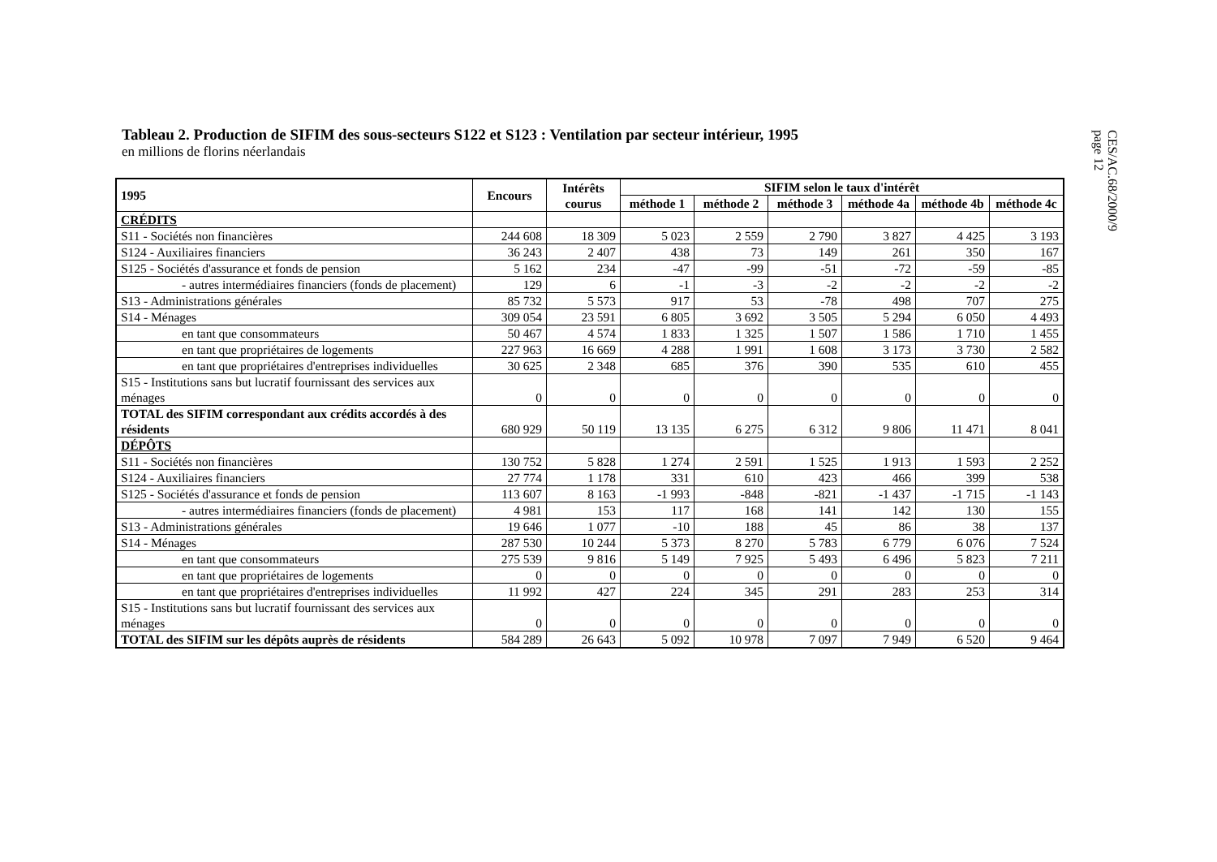CES/AC.68/2000/9
page 12
Tableau 2. Production de SIFIM des sous-secteurs S122 et S123 : Ventilation par secteur intérieur, 1995
en millions de florins néerlandais
| 1995 | Encours | Intérêts courus | SIFIM selon le taux d'intérêt | | | | | |
| --- | --- | --- | --- | --- | --- | --- | --- | --- |
| | | | méthode 1 | méthode 2 | méthode 3 | méthode 4a | méthode 4b | méthode 4c |
| CRÉDITS | | | | | | | | |
| S11 - Sociétés non financières | 244 608 | 18 309 | 5 023 | 2 559 | 2 790 | 3 827 | 4 425 | 3 193 |
| S124 - Auxiliaires financiers | 36 243 | 2 407 | 438 | 73 | 149 | 261 | 350 | 167 |
| S125 - Sociétés d'assurance et fonds de pension | 5 162 | 234 | -47 | -99 | -51 | -72 | -59 | -85 |
| - autres intermédiaires financiers (fonds de placement) | 129 | 6 | -1 | -3 | -2 | -2 | -2 | -2 |
| S13 - Administrations générales | 85 732 | 5 573 | 917 | 53 | -78 | 498 | 707 | 275 |
| S14 - Ménages | 309 054 | 23 591 | 6 805 | 3 692 | 3 505 | 5 294 | 6 050 | 4 493 |
| en tant que consommateurs | 50 467 | 4 574 | 1 833 | 1 325 | 1 507 | 1 586 | 1 710 | 1 455 |
| en tant que propriétaires de logements | 227 963 | 16 669 | 4 288 | 1 991 | 1 608 | 3 173 | 3 730 | 2 582 |
| en tant que propriétaires d'entreprises individuelles | 30 625 | 2 348 | 685 | 376 | 390 | 535 | 610 | 455 |
| S15 - Institutions sans but lucratif fournissant des services aux ménages | 0 | 0 | 0 | 0 | 0 | 0 | 0 | 0 |
| TOTAL des SIFIM correspondant aux crédits accordés à des résidents | 680 929 | 50 119 | 13 135 | 6 275 | 6 312 | 9 806 | 11 471 | 8 041 |
| DÉPÔTS | | | | | | | | |
| S11 - Sociétés non financières | 130 752 | 5 828 | 1 274 | 2 591 | 1 525 | 1 913 | 1 593 | 2 252 |
| S124 - Auxiliaires financiers | 27 774 | 1 178 | 331 | 610 | 423 | 466 | 399 | 538 |
| S125 - Sociétés d'assurance et fonds de pension | 113 607 | 8 163 | -1 993 | -848 | -821 | -1 437 | -1 715 | -1 143 |
| - autres intermédiaires financiers (fonds de placement) | 4 981 | 153 | 117 | 168 | 141 | 142 | 130 | 155 |
| S13 - Administrations générales | 19 646 | 1 077 | -10 | 188 | 45 | 86 | 38 | 137 |
| S14 - Ménages | 287 530 | 10 244 | 5 373 | 8 270 | 5 783 | 6 779 | 6 076 | 7 524 |
| en tant que consommateurs | 275 539 | 9 816 | 5 149 | 7 925 | 5 493 | 6 496 | 5 823 | 7 211 |
| en tant que propriétaires de logements | 0 | 0 | 0 | 0 | 0 | 0 | 0 | 0 |
| en tant que propriétaires d'entreprises individuelles | 11 992 | 427 | 224 | 345 | 291 | 283 | 253 | 314 |
| S15 - Institutions sans but lucratif fournissant des services aux ménages | 0 | 0 | 0 | 0 | 0 | 0 | 0 | 0 |
| TOTAL des SIFIM sur les dépôts auprès de résidents | 584 289 | 26 643 | 5 092 | 10 978 | 7 097 | 7 949 | 6 520 | 9 464 |